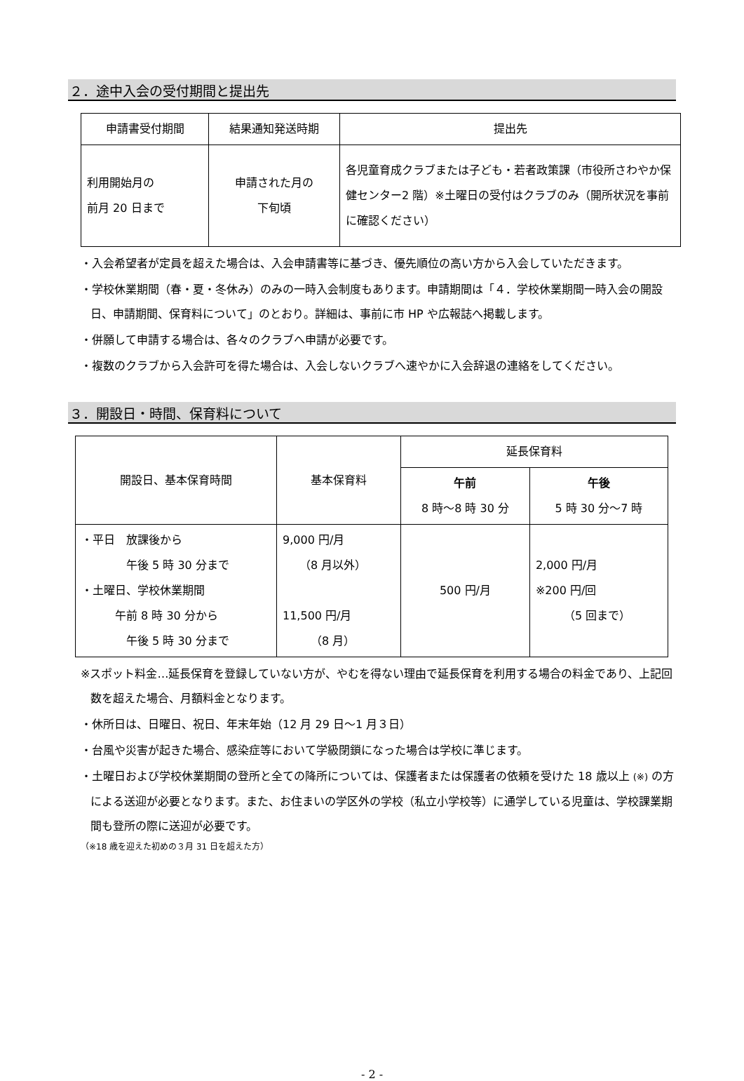２．途中入会の受付期間と提出先
| 申請書受付期間 | 結果通知発送時期 | 提出先 |
| --- | --- | --- |
| 利用開始月の 前月 20 日まで | 申請された月の 下旬頃 | 各児童育成クラブまたは子ども・若者政策課（市役所さわやか保健センター2 階）※土曜日の受付はクラブのみ（開所状況を事前に確認ください） |
・入会希望者が定員を超えた場合は、入会申請書等に基づき、優先順位の高い方から入会していただきます。
・学校休業期間（春・夏・冬休み）のみの一時入会制度もあります。申請期間は「４．学校休業期間一時入会の開設日、申請期間、保育料について」のとおり。詳細は、事前に市 HP や広報誌へ掲載します。
・併願して申請する場合は、各々のクラブへ申請が必要です。
・複数のクラブから入会許可を得た場合は、入会しないクラブへ速やかに入会辞退の連絡をしてください。
３．開設日・時間、保育料について
| 開設日、基本保育時間 | 基本保育料 | 延長保育料 | |
| --- | --- | --- | --- |
| | | 午前 8 時～8 時 30 分 | 午後 5 時 30 分～7 時 |
| ・平日 放課後から 午後 5 時 30 分まで ・土曜日、学校休業期間 午前 8 時 30 分から 午後 5 時 30 分まで | 9,000 円/月 （8 月以外） 11,500 円/月 （8 月） | 500 円/月 | 2,000 円/月 ※200 円/回 （5 回まで） |
※スポット料金…延長保育を登録していない方が、やむを得ない理由で延長保育を利用する場合の料金であり、上記回数を超えた場合、月額料金となります。
・休所日は、日曜日、祝日、年末年始（12 月 29 日～1 月３日）
・台風や災害が起きた場合、感染症等において学級閉鎖になった場合は学校に準じます。
・土曜日および学校休業期間の登所と全ての降所については、保護者または保護者の依頼を受けた 18 歳以上 (※) の方による送迎が必要となります。また、お住まいの学区外の学校（私立小学校等）に通学している児童は、学校課業期間も登所の際に送迎が必要です。
（※18 歳を迎えた初めの３月 31 日を超えた方）
- 2 -